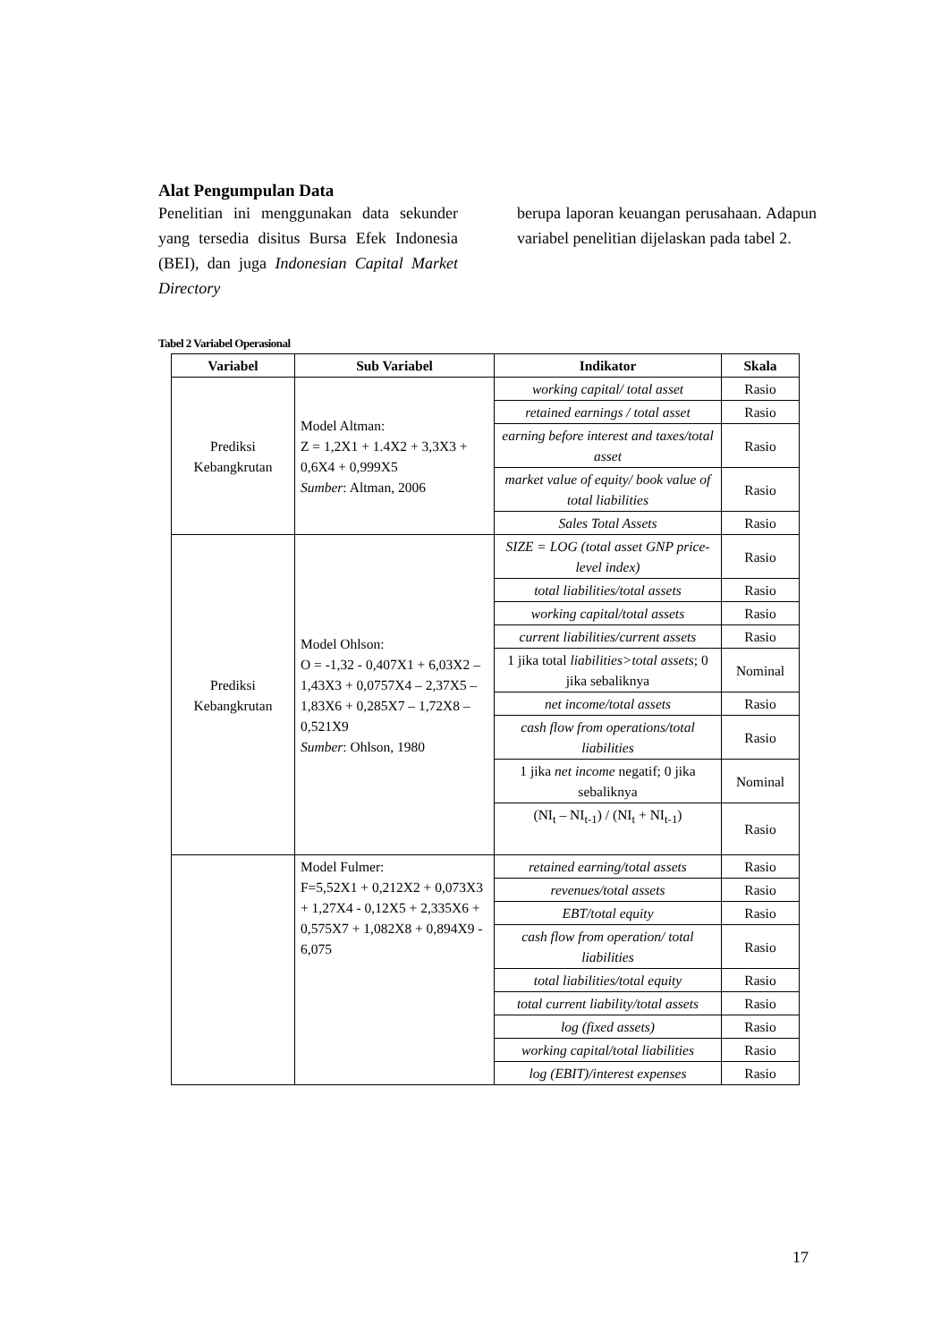Alat Pengumpulan Data
Penelitian ini menggunakan data sekunder yang tersedia disitus Bursa Efek Indonesia (BEI), dan juga Indonesian Capital Market Directory
berupa laporan keuangan perusahaan. Adapun variabel penelitian dijelaskan pada tabel 2.
Tabel 2 Variabel Operasional
| Variabel | Sub Variabel | Indikator | Skala |
| --- | --- | --- | --- |
| Prediksi Kebangkrutan | Model Altman: Z = 1,2X1 + 1.4X2 + 3,3X3 + 0,6X4 + 0,999X5 Sumber : Altman, 2006 | working capital/ total asset | Rasio |
| | | retained earnings / total asset | Rasio |
| | | earning before interest and taxes/total asset | Rasio |
| | | market value of equity/ book value of total liabilities | Rasio |
| | | Sales Total Assets | Rasio |
| Prediksi Kebangkrutan | Model Ohlson: O = -1,32 - 0,407X1 + 6,03X2 – 1,43X3 + 0,0757X4 – 2,37X5 – 1,83X6 + 0,285X7 – 1,72X8 –0,521X9 Sumber : Ohlson, 1980 | SIZE = LOG (total asset GNP price-level index) | Rasio |
| | | total liabilities/total assets | Rasio |
| | | working capital/total assets | Rasio |
| | | current liabilities/current assets | Rasio |
| | | 1 jika total liabilities>total assets ; 0 jika sebaliknya | Nominal |
| | | net income/total assets | Rasio |
| | | cash flow from operations/total liabilities | Rasio |
| | | 1 jika net income negatif; 0 jika sebaliknya | Nominal |
| | | (NI<sub>t</sub> – NI<sub>t-1</sub>) / (NI<sub>t</sub> + NI<sub>t-1</sub>) | Rasio |
| | Model Fulmer: F=5,52X1 + 0,212X2 + 0,073X3 + 1,27X4 - 0,12X5 + 2,335X6 + 0,575X7 + 1,082X8 + 0,894X9 - 6,075 | retained earning/total assets | Rasio |
| | | revenues/total assets | Rasio |
| | | EBT/total equity | Rasio |
| | | cash flow from operation/ total liabilities | Rasio |
| | | total liabilities/total equity | Rasio |
| | | total current liability/total assets | Rasio |
| | | log (fixed assets) | Rasio |
| | | working capital/total liabilities | Rasio |
| | | log (EBIT)/interest expenses | Rasio |
17